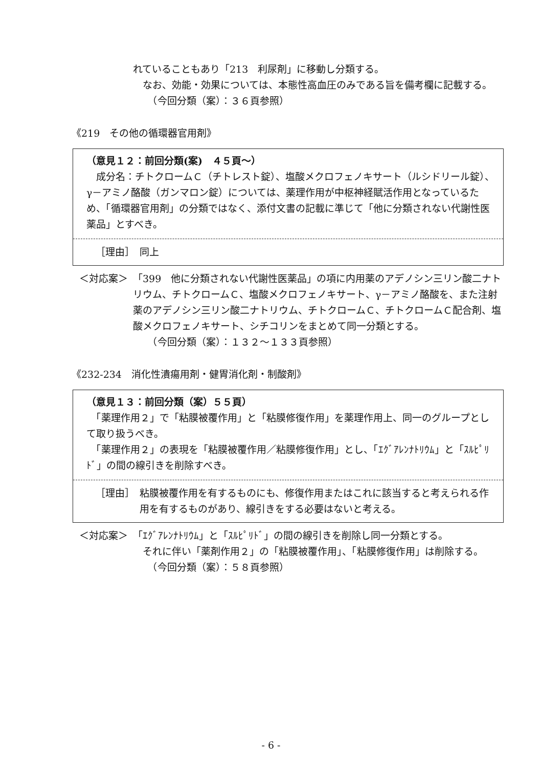れていることもあり「213　利尿剤」に移動し分類する。
　なお、効能・効果については、本態性高血圧のみである旨を備考欄に記載する。
　　（今回分類（案）：３６頁参照）
《219　その他の循環器官用剤》
（意見１２：前回分類(案)　４５頁～）
　成分名：チトクロームＣ（チトレスト錠）、塩酸メクロフェノキサート（ルシドリール錠）、γ－アミノ酪酸（ガンマロン錠）については、薬理作用が中枢神経賦活作用となっているため、「循環器官用剤」の分類ではなく、添付文書の記載に準じて「他に分類されない代謝性医薬品」とすべき。
［理由］　同上
＜対応案＞ 「399　他に分類されない代謝性医薬品」の項に内用薬のアデノシン三リン酸二ナトリウム、チトクロームＣ、塩酸メクロフェノキサート、γ－アミノ酪酸を、また注射薬のアデノシン三リン酸二ナトリウム、チトクロームＣ、チトクロームＣ配合剤、塩酸メクロフェノキサート、シチコリンをまとめて同一分類とする。
　　（今回分類（案）：１３２～１３３頁参照）
《232-234　消化性潰瘍用剤・健胃消化剤・制酸剤》
（意見１３：前回分類（案）５５頁）
　「薬理作用２」で「粘膜被覆作用」と「粘膜修復作用」を薬理作用上、同一のグループとして取り扱うべき。
　「薬理作用２」の表現を「粘膜被覆作用／粘膜修復作用」とし、「ｴｸﾞｱﾚﾝﾅﾄﾘｳﾑ」と「ｽﾙﾋﾟﾘﾄﾞ」の間の線引きを削除すべき。
［理由］ 粘膜被覆作用を有するものにも、修復作用またはこれに該当すると考えられる作用を有するものがあり、線引きをする必要はないと考える。
＜対応案＞ 「ｴｸﾞｱﾚﾝﾅﾄﾘｳﾑ」と「ｽﾙﾋﾟﾘﾄﾞ」の間の線引きを削除し同一分類とする。
　それに伴い「薬剤作用２」の「粘膜被覆作用」、「粘膜修復作用」は削除する。
　　（今回分類（案）：５８頁参照）
- 6 -